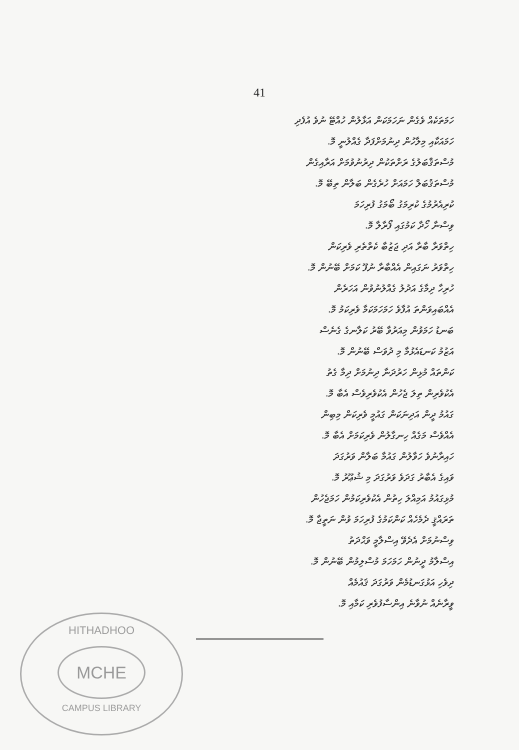41
ހަމަތަކެއް ވެގެން ނަހަމަކަން އަޅާލުން ހުއްޓޭ ނުވެ އުފެދި
ހަމައަކާއި މިލާހުން ދިނުމަށްފަދާ ގެއްލުނީ މޮ.
މުސްތަޤްބަލުގެ ރަށްތަކުން ދިރުނުވުމަށް އަރާއިގެން
މުސްތަޤުބަލް ހަމައަށް ހުރެގެން ބަލާން ތިބޭ މޮ.
ކުރިއެރުމުގެ ކުރިމަގު ބޯމަގު ފުރިހަމަ
ވިސްނާ ހޯދާ ކަމުގައި ފޯރާލާ މޮ.
ހިތްވަރާ ބާރާ އަދި ޖަޒުބާ ކެތްތެރި ވެރިކަން
ހިތްވަރު ނަގައިން އެއްބާރާ ނުފޫ ކަމަށް ބޭނުން މޮ.
ހުރިހާ ދިމާގެ އަދުލު ގެއްލުނުވުން އަހަރެން
އެއްބައިވަންތަ އުފާވެ ހަމަހަމަކަމާ ވެރިކަމު މޮ.
ބަނޑު ހަމަވުން މިއަރުވާ ބޭރު ކަލާނގެ ގެނެސް
އަޒުމު ކަނޑައެޅުމާ މި ދުވަސް ބޭނުން މޮ.
ކަންތައް މުޅިން ހަރުދަނާ ދިނުމަށް ދިމާ ގެތު
އެކުވެރިން ތިލަ ޖެހުން އެކުވެރިވެސް އެބާ މޮ.
ގައުމު ދީން އަދިނަކަން ގައުމީ ވެރިކަން މިބިން
އެއްވެސް މަގެއް ހިނގާލުން ވެރިކަމަށް އެބާ މޮ.
ހައިރާނުވެ ހަވާލުން ގައުމާ ބަލާން ވަރުގަދަ
ވައިގެ އެބާރު ގަދަވެ ވަރުގަދަ މި ޝުޢޫރު މޮ.
މުޅިގައުމު އަމިއްލަ ހިތުން އެކުވެރިކަމުން ހަމަޖެހުން
ތަރައްޤީ ދެމެހެއް ކަންކަމުގެ ފުރިހަމަ ވުން ނަތީޖާ މޮ.
ވިސްނުމަށް އެދެވޭ އިސްލާމީ ވަޙްދަތު
އިސްލާމު ދީނުން ހަމަހަމަ މުސްލިމުން ބޭނުން މޮ.
ދިވެހި އަޅުގަނޑުމެން ވަރުގަދަ ޤައުމެއް
ވީރާނެއް ނުވާނެ އިންސާފުވެރި ކަމާއި މޮ.
HITHADHOO
MCHE
CAMPUS LIBRARY